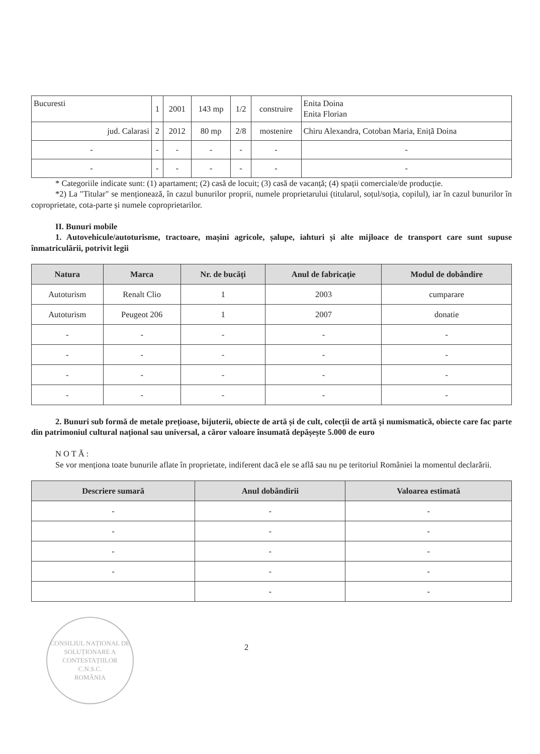| Bucuresti | 1 | 2001 | 143 mp | 1/2 | construire | Enita Doina Enita Florian |
| jud. Calarasi | 2 | 2012 | 80 mp | 2/8 | mostenire | Chiru Alexandra, Cotoban Maria, Eniță Doina |
| - | - | - | - | - | - | - |
| - | - | - | - | - | - | - |
* Categoriile indicate sunt: (1) apartament; (2) casă de locuit; (3) casă de vacanță; (4) spații comerciale/de producție.
*2) La "Titular" se menționează, în cazul bunurilor proprii, numele proprietarului (titularul, soțul/soția, copilul), iar în cazul bunurilor în coproprietate, cota-parte și numele coproprietarilor.
II. Bunuri mobile
1. Autovehicule/autoturisme, tractoare, mașini agricole, șalupe, iahturi și alte mijloace de transport care sunt supuse înmatriculării, potrivit legii
| Natura | Marca | Nr. de bucăți | Anul de fabricație | Modul de dobândire |
| --- | --- | --- | --- | --- |
| Autoturism | Renalt Clio | 1 | 2003 | cumparare |
| Autoturism | Peugeot 206 | 1 | 2007 | donatie |
| - | - | - | - | - |
| - | - | - | - | - |
| - | - | - | - | - |
| - | - | - | - | - |
2. Bunuri sub formă de metale prețioase, bijuterii, obiecte de artă și de cult, colecții de artă și numismatică, obiecte care fac parte din patrimoniul cultural național sau universal, a căror valoare însumată depășește 5.000 de euro
N O T Ă :
Se vor menționa toate bunurile aflate în proprietate, indiferent dacă ele se află sau nu pe teritoriul României la momentul declarării.
| Descriere sumară | Anul dobândirii | Valoarea estimată |
| --- | --- | --- |
| - | - | - |
| - | - | - |
| - | - | - |
| - | - | - |
| | - | - |
CONSILIUL NAȚIONAL DE SOLUȚIONARE A CONTESTAȚIILOR
C.N.S.C.
ROMÂNIA
2